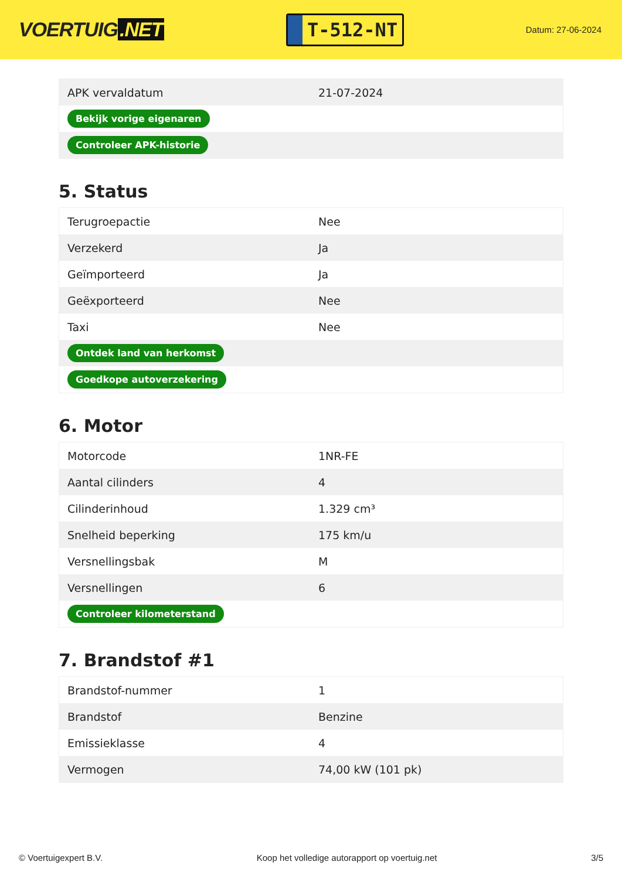VOERTUIG.NET
T-512-NT
Datum: 27-06-2024
| APK vervaldatum | 21-07-2024 |
| Bekijk vorige eigenaren | |
| Controleer APK-historie | |
5. Status
| Terugroepactie | Nee |
| Verzekerd | Ja |
| Geïmporteerd | Ja |
| Geëxporteerd | Nee |
| Taxi | Nee |
| Ontdek land van herkomst | |
| Goedkope autoverzekering | |
6. Motor
| Motorcode | 1NR-FE |
| Aantal cilinders | 4 |
| Cilinderinhoud | 1.329 cm³ |
| Snelheid beperking | 175 km/u |
| Versnellingsbak | M |
| Versnellingen | 6 |
| Controleer kilometerstand | |
7. Brandstof #1
| Brandstof-nummer | 1 |
| Brandstof | Benzine |
| Emissieklasse | 4 |
| Vermogen | 74,00 kW (101 pk) |
© Voertuigexpert B.V. Koop het volledige autorapport op voertuig.net 3/5